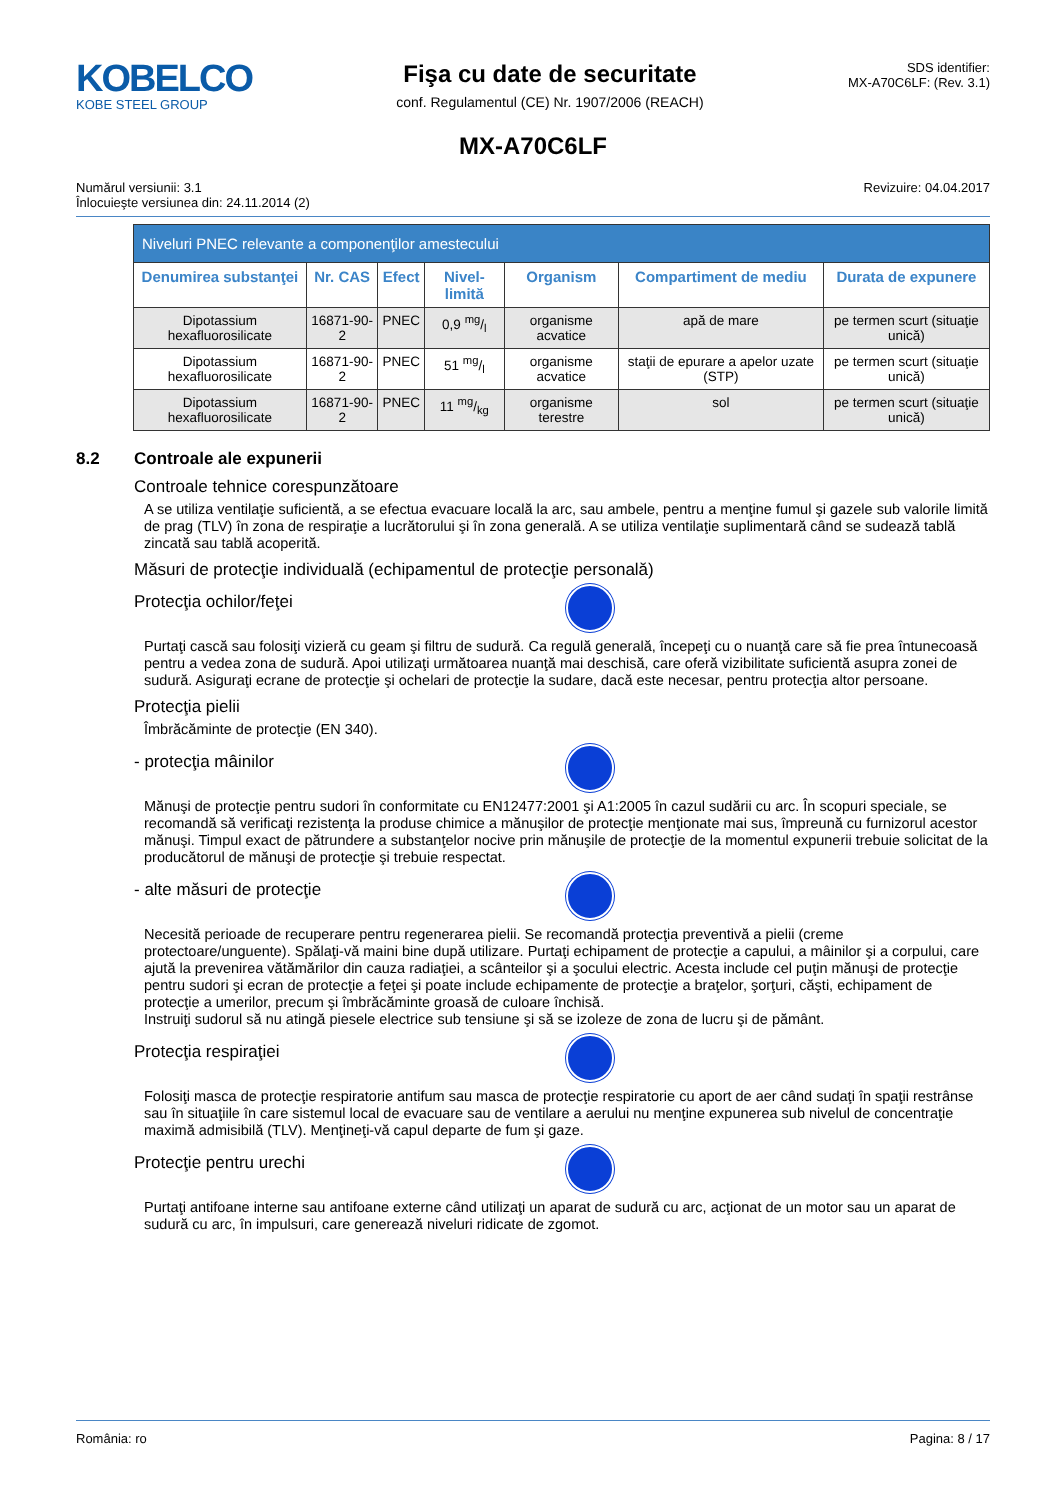KOBELCO
KOBE STEEL GROUP
Fişa cu date de securitate
conf. Regulamentul (CE) Nr. 1907/2006 (REACH)
SDS identifier:
MX-A70C6LF: (Rev. 3.1)
MX-A70C6LF
Numărul versiunii: 3.1
Înlocuieşte versiunea din: 24.11.2014 (2)
Revizuire: 04.04.2017
| Niveluri PNEC relevante a componenţilor amestecului | | | | | | |
| Denumirea substanţei | Nr. CAS | Efect | Nivel-limită | Organism | Compartiment de mediu | Durata de expunere |
| Dipotassium hexafluorosilicate | 16871-90-2 | PNEC | 0,9 mg/l | organisme acvatice | apă de mare | pe termen scurt (situaţie unică) |
| Dipotassium hexafluorosilicate | 16871-90-2 | PNEC | 51 mg/l | organisme acvatice | staţii de epurare a apelor uzate (STP) | pe termen scurt (situaţie unică) |
| Dipotassium hexafluorosilicate | 16871-90-2 | PNEC | 11 mg/kg | organisme terestre | sol | pe termen scurt (situaţie unică) |
8.2 Controale ale expunerii
Controale tehnice corespunzătoare
A se utiliza ventilaţie suficientă, a se efectua evacuare locală la arc, sau ambele, pentru a menţine fumul şi gazele sub valorile limită de prag (TLV) în zona de respiraţie a lucrătorului şi în zona generală. A se utiliza ventilaţie suplimentară când se sudează tablă zincată sau tablă acoperită.
Măsuri de protecţie individuală (echipamentul de protecţie personală)
Protecţia ochilor/feţei
Purtaţi cască sau folosiţi vizieră cu geam şi filtru de sudură. Ca regulă generală, începeţi cu o nuanţă care să fie prea întunecoasă pentru a vedea zona de sudură. Apoi utilizaţi următoarea nuanţă mai deschisă, care oferă vizibilitate suficientă asupra zonei de sudură. Asiguraţi ecrane de protecţie şi ochelari de protecţie la sudare, dacă este necesar, pentru protecţia altor persoane.
Protecţia pielii
Îmbrăcăminte de protecţie (EN 340).
- protecţia mâinilor
Mănuşi de protecţie pentru sudori în conformitate cu EN12477:2001 şi A1:2005 în cazul sudării cu arc. În scopuri speciale, se recomandă să verificaţi rezistenţa la produse chimice a mănuşilor de protecţie menţionate mai sus, împreună cu furnizorul acestor mănuşi. Timpul exact de pătrundere a substanţelor nocive prin mănuşile de protecţie de la momentul expunerii trebuie solicitat de la producătorul de mănuşi de protecţie şi trebuie respectat.
- alte măsuri de protecţie
Necesită perioade de recuperare pentru regenerarea pielii. Se recomandă protecţia preventivă a pielii (creme protectoare/unguente). Spălaţi-vă maini bine după utilizare. Purtaţi echipament de protecţie a capului, a mâinilor şi a corpului, care ajută la prevenirea vătămărilor din cauza radiaţiei, a scânteilor şi a şocului electric. Acesta include cel puţin mănuşi de protecţie pentru sudori şi ecran de protecţie a feţei şi poate include echipamente de protecţie a braţelor, şorţuri, căşti, echipament de protecţie a umerilor, precum şi îmbrăcăminte groasă de culoare închisă.
Instruiţi sudorul să nu atingă piesele electrice sub tensiune şi să se izoleze de zona de lucru şi de pământ.
Protecţia respiraţiei
Folosiţi masca de protecţie respiratorie antifum sau masca de protecţie respiratorie cu aport de aer când sudaţi în spaţii restrânse sau în situaţiile în care sistemul local de evacuare sau de ventilare a aerului nu menţine expunerea sub nivelul de concentraţie maximă admisibilă (TLV). Menţineţi-vă capul departe de fum şi gaze.
Protecţie pentru urechi
Purtaţi antifoane interne sau antifoane externe când utilizaţi un aparat de sudură cu arc, acţionat de un motor sau un aparat de sudură cu arc, în impulsuri, care generează niveluri ridicate de zgomot.
România: ro Pagina: 8 / 17